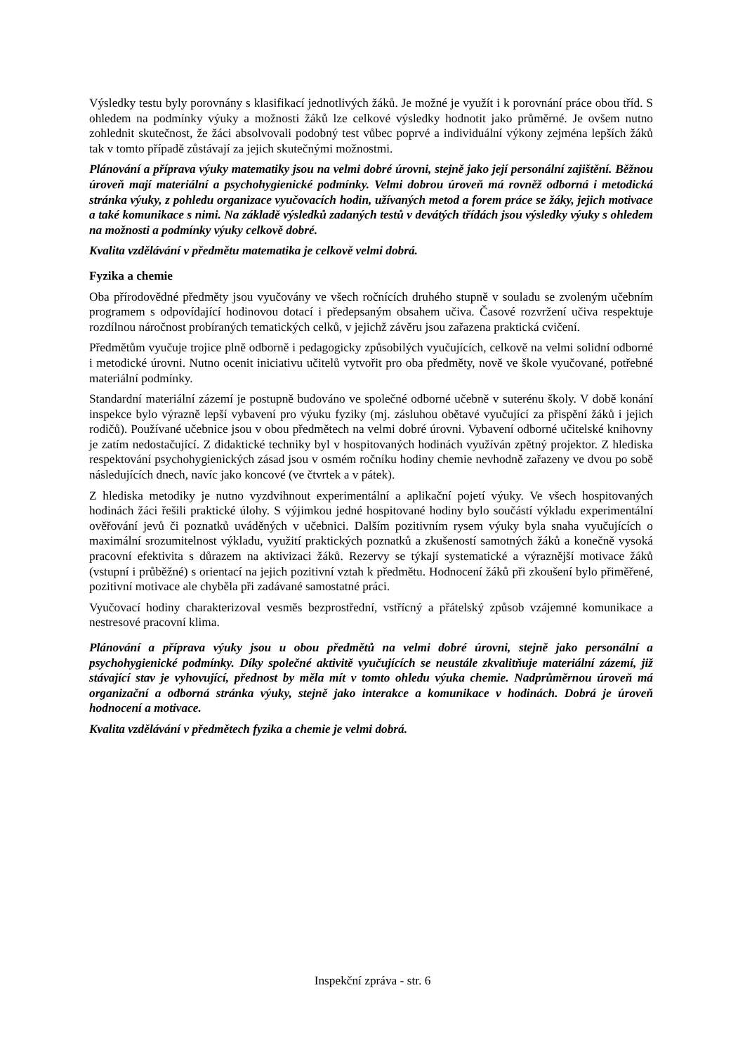Výsledky testu byly porovnány s klasifikací jednotlivých žáků. Je možné je využít i k porovnání práce obou tříd. S ohledem na podmínky výuky a možnosti žáků lze celkové výsledky hodnotit jako průměrné. Je ovšem nutno zohlednit skutečnost, že žáci absolvovali podobný test vůbec poprvé a individuální výkony zejména lepších žáků tak v tomto případě zůstávají za jejich skutečnými možnostmi.
Plánování a příprava výuky matematiky jsou na velmi dobré úrovni, stejně jako její personální zajištění. Běžnou úroveň mají materiální a psychohygienické podmínky. Velmi dobrou úroveň má rovněž odborná i metodická stránka výuky, z pohledu organizace vyučovacích hodin, užívaných metod a forem práce se žáky, jejich motivace a také komunikace s nimi. Na základě výsledků zadaných testů v devátých třídách jsou výsledky výuky s ohledem na možnosti a podmínky výuky celkově dobré.
Kvalita vzdělávání v předmětu matematika je celkově velmi dobrá.
Fyzika a chemie
Oba přírodovědné předměty jsou vyučovány ve všech ročnících druhého stupně v souladu se zvoleným učebním programem s odpovídající hodinovou dotací i předepsaným obsahem učiva. Časové rozvržení učiva respektuje rozdílnou náročnost probíraných tematických celků, v jejichž závěru jsou zařazena praktická cvičení.
Předmětům vyučuje trojice plně odborně i pedagogicky způsobilých vyučujících, celkově na velmi solidní odborné i metodické úrovni. Nutno ocenit iniciativu učitelů vytvořit pro oba předměty, nově ve škole vyučované, potřebné materiální podmínky.
Standardní materiální zázemí je postupně budováno ve společné odborné učebně v suterénu školy. V době konání inspekce bylo výrazně lepší vybavení pro výuku fyziky (mj. zásluhou obětavé vyučující za přispění žáků i jejich rodičů). Používané učebnice jsou v obou předmětech na velmi dobré úrovni. Vybavení odborné učitelské knihovny je zatím nedostačující. Z didaktické techniky byl v hospitovaných hodinách využíván zpětný projektor. Z hlediska respektování psychohygienických zásad jsou v osmém ročníku hodiny chemie nevhodně zařazeny ve dvou po sobě následujících dnech, navíc jako koncové (ve čtvrtek a v pátek).
Z hlediska metodiky je nutno vyzdvihnout experimentální a aplikační pojetí výuky. Ve všech hospitovaných hodinách žáci řešili praktické úlohy. S výjimkou jedné hospitované hodiny bylo součástí výkladu experimentální ověřování jevů či poznatků uváděných v učebnici. Dalším pozitivním rysem výuky byla snaha vyučujících o maximální srozumitelnost výkladu, využití praktických poznatků a zkušeností samotných žáků a konečně vysoká pracovní efektivita s důrazem na aktivizaci žáků. Rezervy se týkají systematické a výraznější motivace žáků (vstupní i průběžné) s orientací na jejich pozitivní vztah k předmětu. Hodnocení žáků při zkoušení bylo přiměřené, pozitivní motivace ale chyběla při zadávané samostatné práci.
Vyučovací hodiny charakterizoval vesměs bezprostřední, vstřícný a přátelský způsob vzájemné komunikace a nestresové pracovní klima.
Plánování a příprava výuky jsou u obou předmětů na velmi dobré úrovni, stejně jako personální a psychohygienické podmínky. Díky společné aktivitě vyučujících se neustále zkvalitňuje materiální zázemí, již stávající stav je vyhovující, přednost by měla mít v tomto ohledu výuka chemie. Nadprůměrnou úroveň má organizační a odborná stránka výuky, stejně jako interakce a komunikace v hodinách. Dobrá je úroveň hodnocení a motivace.
Kvalita vzdělávání v předmětech fyzika a chemie je velmi dobrá.
Inspekční zpráva - str. 6